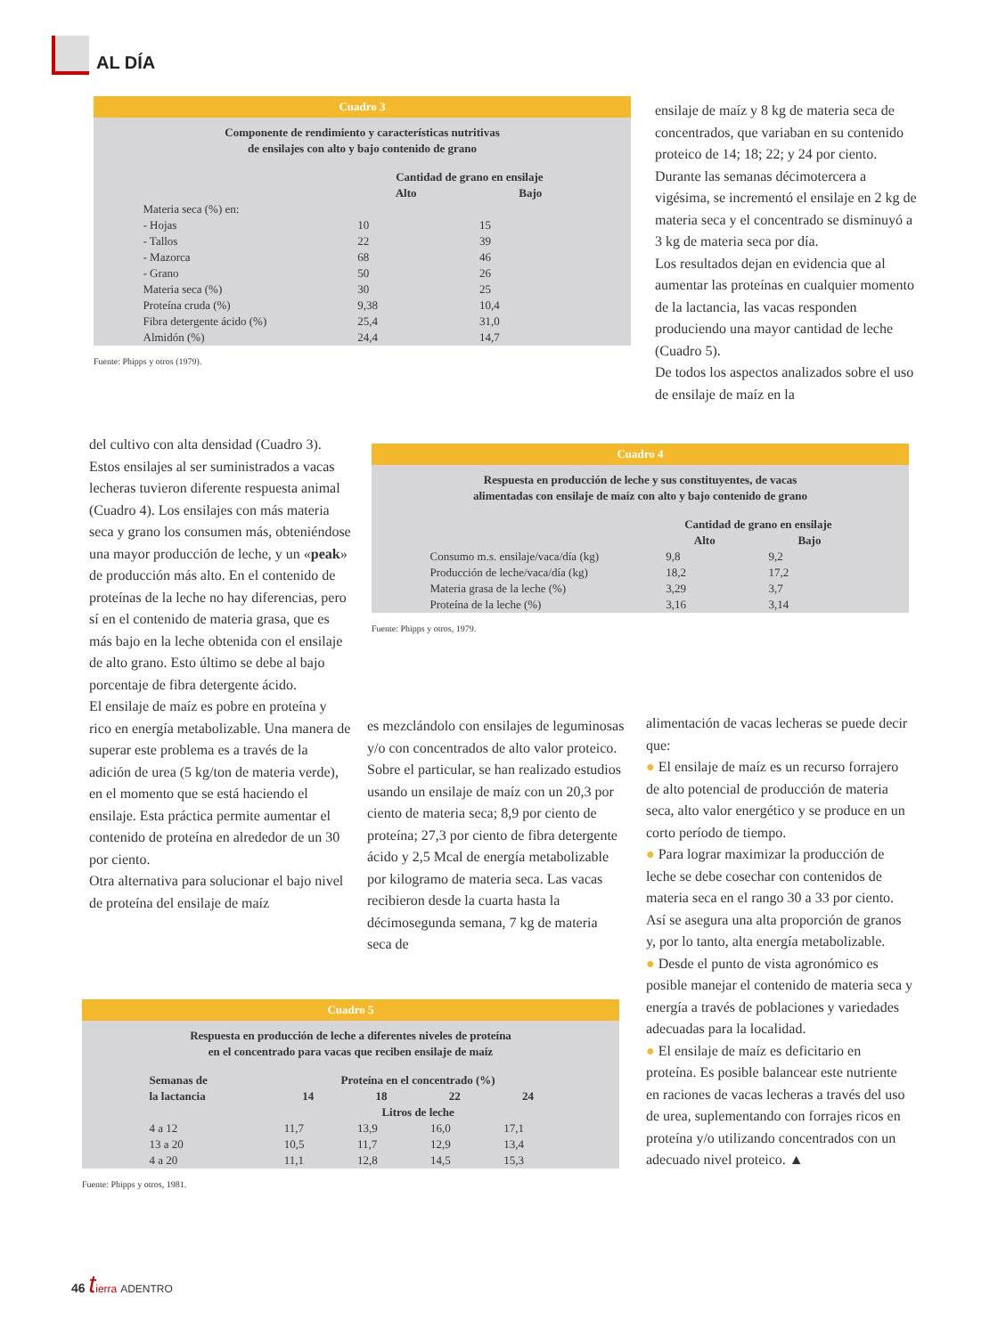AL DÍA
Cuadro 3
Componente de rendimiento y características nutritivas
de ensilajes con alto y bajo contenido de grano
| | Cantidad de grano en ensilaje | |
| --- | --- | --- |
| | Alto | Bajo |
| Materia seca (%) en: | | |
| - Hojas | 10 | 15 |
| - Tallos | 22 | 39 |
| - Mazorca | 68 | 46 |
| - Grano | 50 | 26 |
| Materia seca (%) | 30 | 25 |
| Proteína cruda (%) | 9,38 | 10,4 |
| Fibra detergente ácido (%) | 25,4 | 31,0 |
| Almidón (%) | 24,4 | 14,7 |
Fuente: Phipps y otros (1979).
ensilaje de maíz y 8 kg de materia seca de concentrados, que variaban en su contenido proteico de 14; 18; 22; y 24 por ciento. Durante las semanas décimotercera a vigésima, se incrementó el ensilaje en 2 kg de materia seca y el concentrado se disminuyó a 3 kg de materia seca por día.
Los resultados dejan en evidencia que al aumentar las proteínas en cualquier momento de la lactancia, las vacas responden produciendo una mayor cantidad de leche (Cuadro 5).
De todos los aspectos analizados sobre el uso de ensilaje de maíz en la
del cultivo con alta densidad (Cuadro 3). Estos ensilajes al ser suministrados a vacas lecheras tuvieron diferente respuesta animal (Cuadro 4). Los ensilajes con más materia seca y grano los consumen más, obteniéndose una mayor producción de leche, y un «peak» de producción más alto. En el contenido de proteínas de la leche no hay diferencias, pero sí en el contenido de materia grasa, que es más bajo en la leche obtenida con el ensilaje de alto grano. Esto último se debe al bajo porcentaje de fibra detergente ácido.
El ensilaje de maíz es pobre en proteína y rico en energía metabolizable. Una manera de superar este problema es a través de la adición de urea (5 kg/ton de materia verde), en el momento que se está haciendo el ensilaje. Esta práctica permite aumentar el contenido de proteína en alrededor de un 30 por ciento.
Otra alternativa para solucionar el bajo nivel de proteína del ensilaje de maíz
Cuadro 4
Respuesta en producción de leche y sus constituyentes, de vacas
alimentadas con ensilaje de maíz con alto y bajo contenido de grano
| | Cantidad de grano en ensilaje | |
| --- | --- | --- |
| | Alto | Bajo |
| Consumo m.s. ensilaje/vaca/día (kg) | 9,8 | 9,2 |
| Producción de leche/vaca/día (kg) | 18,2 | 17,2 |
| Materia grasa de la leche (%) | 3,29 | 3,7 |
| Proteína de la leche (%) | 3,16 | 3,14 |
Fuente: Phipps y otros, 1979.
es mezclándolo con ensilajes de leguminosas y/o con concentrados de alto valor proteico. Sobre el particular, se han realizado estudios usando un ensilaje de maíz con un 20,3 por ciento de materia seca; 8,9 por ciento de proteína; 27,3 por ciento de fibra detergente ácido y 2,5 Mcal de energía metabolizable por kilogramo de materia seca. Las vacas recibieron desde la cuarta hasta la décimosegunda semana, 7 kg de materia seca de
alimentación de vacas lecheras se puede decir que:
● El ensilaje de maíz es un recurso forrajero de alto potencial de producción de materia seca, alto valor energético y se produce en un corto período de tiempo.
● Para lograr maximizar la producción de leche se debe cosechar con contenidos de materia seca en el rango 30 a 33 por ciento. Así se asegura una alta proporción de granos y, por lo tanto, alta energía metabolizable.
● Desde el punto de vista agronómico es posible manejar el contenido de materia seca y energía a través de poblaciones y variedades adecuadas para la localidad.
● El ensilaje de maíz es deficitario en proteína. Es posible balancear este nutriente en raciones de vacas lecheras a través del uso de urea, suplementando con forrajes ricos en proteína y/o utilizando concentrados con un adecuado nivel proteico. ▲
Cuadro 5
Respuesta en producción de leche a diferentes niveles de proteína
en el concentrado para vacas que reciben ensilaje de maíz
| Semanas de la lactancia | Proteína en el concentrado (%) | | | |
| --- | --- | --- | --- | --- |
| | 14 | 18 | 22 | 24 |
| | Litros de leche | | | |
| 4 a 12 | 11,7 | 13,9 | 16,0 | 17,1 |
| 13 a 20 | 10,5 | 11,7 | 12,9 | 13,4 |
| 4 a 20 | 11,1 | 12,8 | 14,5 | 15,3 |
Fuente: Phipps y otros, 1981.
46 tierra ADENTRO